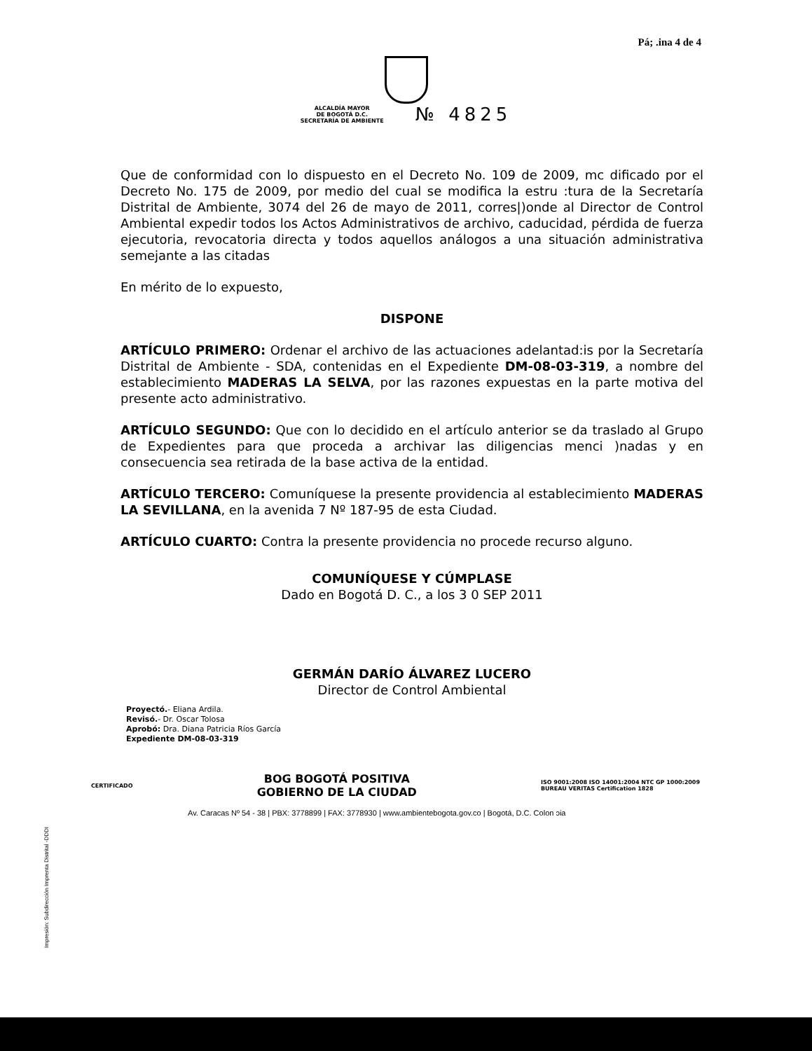Pá; .ina 4 de 4
ALCALDÍA MAYOR
DE BOGOTÁ D.C.
SECRETARÍA DE AMBIENTE № 4825
Que de conformidad con lo dispuesto en el Decreto No. 109 de 2009, mc dificado por el Decreto No. 175 de 2009, por medio del cual se modifica la estru :tura de la Secretaría Distrital de Ambiente, 3074 del 26 de mayo de 2011, corres|)onde al Director de Control Ambiental expedir todos los Actos Administrativos de archivo, caducidad, pérdida de fuerza ejecutoria, revocatoria directa y todos aquellos análogos a una situación administrativa semejante a las citadas
En mérito de lo expuesto,
DISPONE
ARTÍCULO PRIMERO: Ordenar el archivo de las actuaciones adelantad:is por la Secretaría Distrital de Ambiente - SDA, contenidas en el Expediente DM-08-03-319, a nombre del establecimiento MADERAS LA SELVA, por las razones expuestas en la parte motiva del presente acto administrativo.
ARTÍCULO SEGUNDO: Que con lo decidido en el artículo anterior se da traslado al Grupo de Expedientes para que proceda a archivar las diligencias menci )nadas y en consecuencia sea retirada de la base activa de la entidad.
ARTÍCULO TERCERO: Comuníquese la presente providencia al establecimiento MADERAS LA SEVILLANA, en la avenida 7 Nº 187-95 de esta Ciudad.
ARTÍCULO CUARTO: Contra la presente providencia no procede recurso alguno.
COMUNÍQUESE Y CÚMPLASE
Dado en Bogotá D. C., a los 3 0 SEP 2011
GERMÁN DARÍO ÁLVAREZ LUCERO
Director de Control Ambiental
Proyectó.- Eliana Ardila.
Revisó.- Dr. Oscar Tolosa
Aprobó: Dra. Diana Patricia Ríos García
Expediente DM-08-03-319
Impresión: Subdirección Imprenta Distrital -DDDI
CERTIFICADO BOG BOGOTÁ POSITIVA
GOBIERNO DE LA CIUDAD ISO 9001:2008 ISO 14001:2004 NTC GP 1000:2009
BUREAU VERITAS Certification 1828
Av. Caracas Nº 54 - 38 | PBX: 3778899 | FAX: 3778930 | www.ambientebogota.gov.co | Bogotá, D.C. Colon ɔia